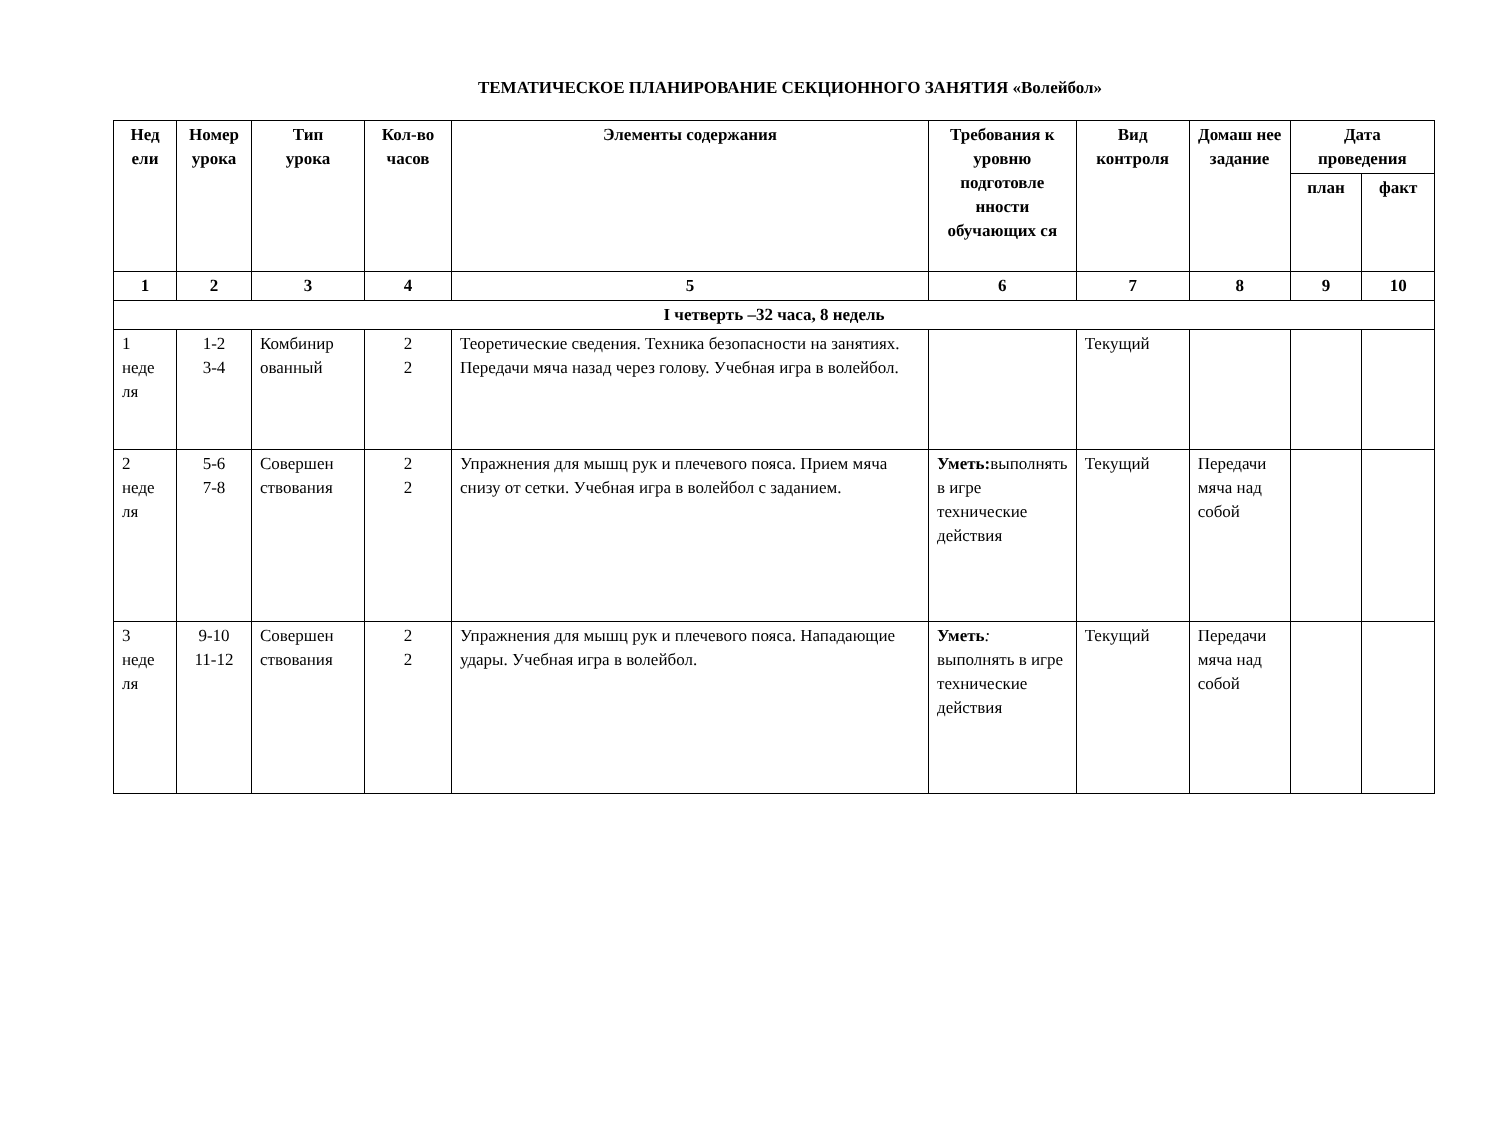ТЕМАТИЧЕСКОЕ ПЛАНИРОВАНИЕ СЕКЦИОННОГО ЗАНЯТИЯ «Волейбол»
| Нед ели | Номер урока | Тип урока | Кол-во часов | Элементы содержания | Требования к уровню подготовле нности обучающих ся | Вид контроля | Домаш нее задание | Дата проведения | |
| --- | --- | --- | --- | --- | --- | --- | --- | --- | --- |
| | | | | | | | | план | факт |
| 1 | 2 | 3 | 4 | 5 | 6 | 7 | 8 | 9 | 10 |
| I четверть –32 часа, 8 недель | | | | | | | | | |
| 1 неде ля | 1-2 3-4 | Комбинир ованный | 2 2 | Теоретические сведения. Техника безопасности на занятиях. Передачи мяча назад через голову. Учебная игра в волейбол. | | Текущий | | | |
| 2 неде ля | 5-6 7-8 | Совершен ствования | 2 2 | Упражнения для мышц рук и плечевого пояса. Прием мяча снизу от сетки. Учебная игра в волейбол с заданием. | Уметь: выполнять в игре технические действия | Текущий | Передачи мяча над собой | | |
| 3 неде ля | 9-10 11-12 | Совершен ствования | 2 2 | Упражнения для мышц рук и плечевого пояса. Нападающие удары. Учебная игра в волейбол. | Уметь : выполнять в игре технические действия | Текущий | Передачи мяча над собой | | |